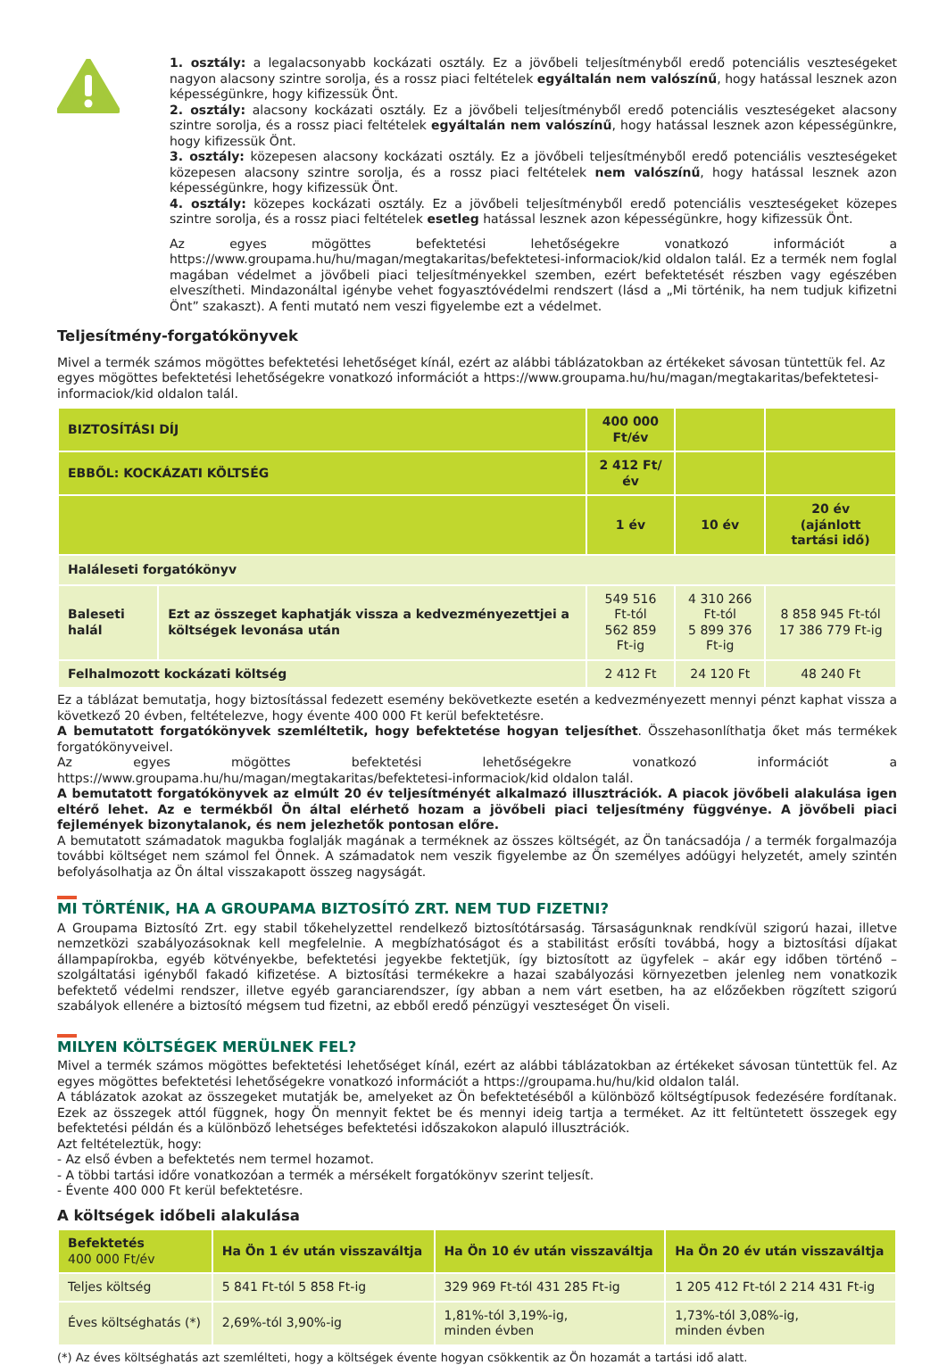1. osztály: a legalacsonyabb kockázati osztály. Ez a jövőbeli teljesítményből eredő potenciális veszteségeket nagyon alacsony szintre sorolja, és a rossz piaci feltételek egyáltalán nem valószínű, hogy hatással lesznek azon képességünkre, hogy kifizessük Önt.
2. osztály: alacsony kockázati osztály. Ez a jövőbeli teljesítményből eredő potenciális veszteségeket alacsony szintre sorolja, és a rossz piaci feltételek egyáltalán nem valószínű, hogy hatással lesznek azon képességünkre, hogy kifizessük Önt.
3. osztály: közepesen alacsony kockázati osztály. Ez a jövőbeli teljesítményből eredő potenciális veszteségeket közepesen alacsony szintre sorolja, és a rossz piaci feltételek nem valószínű, hogy hatással lesznek azon képességünkre, hogy kifizessük Önt.
4. osztály: közepes kockázati osztály. Ez a jövőbeli teljesítményből eredő potenciális veszteségeket közepes szintre sorolja, és a rossz piaci feltételek esetleg hatással lesznek azon képességünkre, hogy kifizessük Önt.
Az egyes mögöttes befektetési lehetőségekre vonatkozó információt a https://www.groupama.hu/hu/magan/megtakaritas/befektetesi-informaciok/kid oldalon talál. Ez a termék nem foglal magában védelmet a jövőbeli piaci teljesítményekkel szemben, ezért befektetését részben vagy egészében elveszítheti. Mindazonáltal igénybe vehet fogyasztóvédelmi rendszert (lásd a „Mi történik, ha nem tudjuk kifizetni Önt” szakaszt). A fenti mutató nem veszi figyelembe ezt a védelmet.
Teljesítmény-forgatókönyvek
Mivel a termék számos mögöttes befektetési lehetőséget kínál, ezért az alábbi táblázatokban az értékeket sávosan tüntettük fel. Az egyes mögöttes befektetési lehetőségekre vonatkozó információt a https://www.groupama.hu/hu/magan/megtakaritas/befektetesi-informaciok/kid oldalon talál.
| BIZTOSÍTÁSI DÍJ | | 400 000 Ft/év | | |
| EBBŐL: KOCKÁZATI KÖLTSÉG | | 2 412 Ft/év | | |
| | | 1 év | 10 év | 20 év (ajánlott tartási idő) |
| Haláleseti forgatókönyv | | | | |
| Baleseti halál | Ezt az összeget kaphatják vissza a kedvezményezettjei a költségek levonása után | 549 516 Ft-tól 562 859 Ft-ig | 4 310 266 Ft-tól 5 899 376 Ft-ig | 8 858 945 Ft-tól 17 386 779 Ft-ig |
| Felhalmozott kockázati költség | | 2 412 Ft | 24 120 Ft | 48 240 Ft |
Ez a táblázat bemutatja, hogy biztosítással fedezett esemény bekövetkezte esetén a kedvezményezett mennyi pénzt kaphat vissza a következő 20 évben, feltételezve, hogy évente 400 000 Ft kerül befektetésre.
A bemutatott forgatókönyvek szemléltetik, hogy befektetése hogyan teljesíthet. Összehasonlíthatja őket más termékek forgatókönyveivel.
Az egyes mögöttes befektetési lehetőségekre vonatkozó információt a https://www.groupama.hu/hu/magan/megtakaritas/befektetesi-informaciok/kid oldalon talál.
A bemutatott forgatókönyvek az elmúlt 20 év teljesítményét alkalmazó illusztrációk. A piacok jövőbeli alakulása igen eltérő lehet. Az e termékből Ön által elérhető hozam a jövőbeli piaci teljesítmény függvénye. A jövőbeli piaci fejlemények bizonytalanok, és nem jelezhetők pontosan előre.
A bemutatott számadatok magukba foglalják magának a terméknek az összes költségét, az Ön tanácsadója / a termék forgalmazója további költséget nem számol fel Önnek. A számadatok nem veszik figyelembe az Ön személyes adóügyi helyzetét, amely szintén befolyásolhatja az Ön által visszakapott összeg nagyságát.
MI TÖRTÉNIK, HA A GROUPAMA BIZTOSÍTÓ ZRT. NEM TUD FIZETNI?
A Groupama Biztosító Zrt. egy stabil tőkehelyzettel rendelkező biztosítótársaság. Társaságunknak rendkívül szigorú hazai, illetve nemzetközi szabályozásoknak kell megfelelnie. A megbízhatóságot és a stabilitást erősíti továbbá, hogy a biztosítási díjakat állampapírokba, egyéb kötvényekbe, befektetési jegyekbe fektetjük, így biztosított az ügyfelek – akár egy időben történő – szolgáltatási igényből fakadó kifizetése. A biztosítási termékekre a hazai szabályozási környezetben jelenleg nem vonatkozik befektető védelmi rendszer, illetve egyéb garanciarendszer, így abban a nem várt esetben, ha az előzőekben rögzített szigorú szabályok ellenére a biztosító mégsem tud fizetni, az ebből eredő pénzügyi veszteséget Ön viseli.
MILYEN KÖLTSÉGEK MERÜLNEK FEL?
Mivel a termék számos mögöttes befektetési lehetőséget kínál, ezért az alábbi táblázatokban az értékeket sávosan tüntettük fel. Az egyes mögöttes befektetési lehetőségekre vonatkozó információt a https://groupama.hu/hu/kid oldalon talál.
A táblázatok azokat az összegeket mutatják be, amelyeket az Ön befektetéséből a különböző költségtípusok fedezésére fordítanak. Ezek az összegek attól függnek, hogy Ön mennyit fektet be és mennyi ideig tartja a terméket. Az itt feltüntetett összegek egy befektetési példán és a különböző lehetséges befektetési időszakokon alapuló illusztrációk.
Azt feltételeztük, hogy:
- Az első évben a befektetés nem termel hozamot.
- A többi tartási időre vonatkozóan a termék a mérsékelt forgatókönyv szerint teljesít.
- Évente 400 000 Ft kerül befektetésre.
A költségek időbeli alakulása
| Befektetés 400 000 Ft/év | Ha Ön 1 év után visszaváltja | Ha Ön 10 év után visszaváltja | Ha Ön 20 év után visszaváltja |
| --- | --- | --- | --- |
| Teljes költség | 5 841 Ft-tól 5 858 Ft-ig | 329 969 Ft-tól 431 285 Ft-ig | 1 205 412 Ft-tól 2 214 431 Ft-ig |
| Éves költséghatás (*) | 2,69%-tól 3,90%-ig | 1,81%-tól 3,19%-ig, minden évben | 1,73%-tól 3,08%-ig, minden évben |
(*) Az éves költséghatás azt szemlélteti, hogy a költségek évente hogyan csökkentik az Ön hozamát a tartási idő alatt.